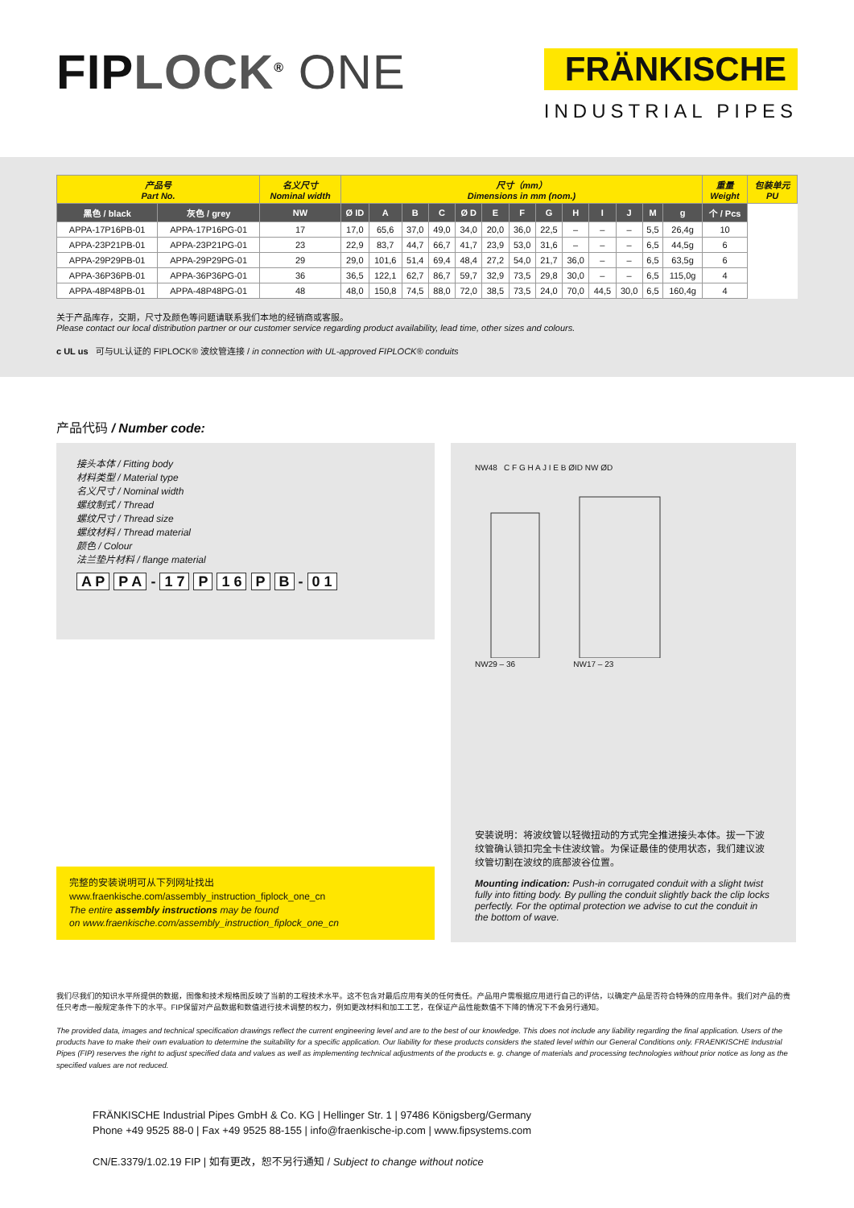FIPLOCK<sup>®</sup> ONE
FRÄNKISCHE
INDUSTRIAL PIPES
| 产品号 Part No. | | 名义尺寸 Nominal width | 尺寸（mm） Dimensions in mm (nom.) | | | | | | | | | | | | | 重量 Weight | 包装单元 PU |
| --- | --- | --- | --- | --- | --- | --- | --- | --- | --- | --- | --- | --- | --- | --- | --- | --- | --- |
| 黑色 / black | 灰色 / grey | NW | Ø ID | A | B | C | Ø D | E | F | G | H | I | J | M | g | 个 / Pcs | |
| APPA-17P16PB-01 | APPA-17P16PG-01 | 17 | 17,0 | 65,6 | 37,0 | 49,0 | 34,0 | 20,0 | 36,0 | 22,5 | – | – | – | 5,5 | 26,4g | 10 | |
| APPA-23P21PB-01 | APPA-23P21PG-01 | 23 | 22,9 | 83,7 | 44,7 | 66,7 | 41,7 | 23,9 | 53,0 | 31,6 | – | – | – | 6,5 | 44,5g | 6 | |
| APPA-29P29PB-01 | APPA-29P29PG-01 | 29 | 29,0 | 101,6 | 51,4 | 69,4 | 48,4 | 27,2 | 54,0 | 21,7 | 36,0 | – | – | 6,5 | 63,5g | 6 | |
| APPA-36P36PB-01 | APPA-36P36PG-01 | 36 | 36,5 | 122,1 | 62,7 | 86,7 | 59,7 | 32,9 | 73,5 | 29,8 | 30,0 | – | – | 6,5 | 115,0g | 4 | |
| APPA-48P48PB-01 | APPA-48P48PG-01 | 48 | 48,0 | 150,8 | 74,5 | 88,0 | 72,0 | 38,5 | 73,5 | 24,0 | 70,0 | 44,5 | 30,0 | 6,5 | 160,4g | 4 | |
关于产品库存，交期，尺寸及颜色等问题请联系我们本地的经销商或客服。
Please contact our local distribution partner or our customer service regarding product availability, lead time, other sizes and colours.
c UL us 可与UL认证的 FIPLOCK® 波纹管连接 / in connection with UL-approved FIPLOCK® conduits
产品代码 / Number code:
接头本体 / Fitting body
材料类型 / Material type
名义尺寸 / Nominal width
螺纹制式 / Thread
螺纹尺寸 / Thread size
螺纹材料 / Thread material
颜色 / Colour
法兰垫片材料 / flange material
A P P A - 1 7 P 1 6 P B - 0 1
完整的安装说明可从下列网址找出
www.fraenkische.com/assembly_instruction_fiplock_one_cn
The entire assembly instructions may be found
on www.fraenkische.com/assembly_instruction_fiplock_one_cn
NW48 C F G H A J I E B ØID NW ØD
NW29 – 36 NW17 – 23
安装说明：将波纹管以轻微扭动的方式完全推进接头本体。拔一下波纹管确认锁扣完全卡住波纹管。为保证最佳的使用状态，我们建议波纹管切割在波纹的底部波谷位置。
Mounting indication: Push-in corrugated conduit with a slight twist fully into fitting body. By pulling the conduit slightly back the clip locks perfectly. For the optimal protection we advise to cut the conduit in the bottom of wave.
我们尽我们的知识水平所提供的数据，图像和技术规格图反映了当前的工程技术水平。这不包含对最后应用有关的任何责任。产品用户需根据应用进行自己的评估，以确定产品是否符合特殊的应用条件。我们对产品的责任只考虑一般规定条件下的水平。FIP保留对产品数据和数值进行技术调整的权力，例如更改材料和加工工艺，在保证产品性能数值不下降的情况下不会另行通知。
The provided data, images and technical specification drawings reflect the current engineering level and are to the best of our knowledge. This does not include any liability regarding the final application. Users of the products have to make their own evaluation to determine the suitability for a specific application. Our liability for these products considers the stated level within our General Conditions only. FRAENKISCHE Industrial Pipes (FIP) reserves the right to adjust specified data and values as well as implementing technical adjustments of the products e. g. change of materials and processing technologies without prior notice as long as the specified values are not reduced.
FRÄNKISCHE Industrial Pipes GmbH & Co. KG | Hellinger Str. 1 | 97486 Königsberg/Germany
Phone +49 9525 88-0 | Fax +49 9525 88-155 | info@fraenkische-ip.com | www.fipsystems.com
CN/E.3379/1.02.19 FIP | 如有更改，恕不另行通知 / Subject to change without notice